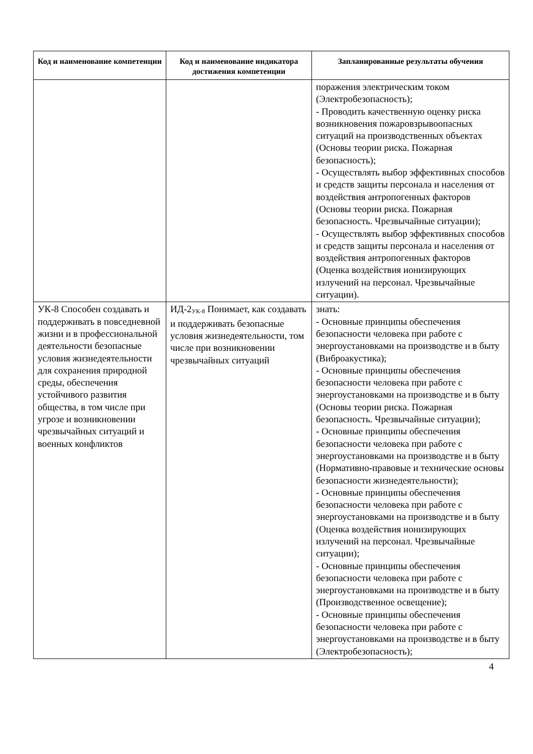| Код и наименование компетенции | Код и наименование индикатора достижения компетенции | Запланированные результаты обучения |
| --- | --- | --- |
| | | поражения электрическим током (Электробезопасность); - Проводить качественную оценку риска возникновения пожаровзрывоопасных ситуаций на производственных объектах (Основы теории риска. Пожарная безопасность); - Осуществлять выбор эффективных способов и средств защиты персонала и населения от воздействия антропогенных факторов (Основы теории риска. Пожарная безопасность. Чрезвычайные ситуации); - Осуществлять выбор эффективных способов и средств защиты персонала и населения от воздействия антропогенных факторов (Оценка воздействия ионизирующих излучений на персонал. Чрезвычайные ситуации). |
| УК-8 Способен создавать и поддерживать в повседневной жизни и в профессиональной деятельности безопасные условия жизнедеятельности для сохранения природной среды, обеспечения устойчивого развития общества, в том числе при угрозе и возникновении чрезвычайных ситуаций и военных конфликтов | ИД-2<sub>УК-8</sub> Понимает, как создавать и поддерживать безопасные условия жизнедеятельности, том числе при возникновении чрезвычайных ситуаций | знать: - Основные принципы обеспечения безопасности человека при работе с энергоустановками на производстве и в быту (Виброакустика); - Основные принципы обеспечения безопасности человека при работе с энергоустановками на производстве и в быту (Основы теории риска. Пожарная безопасность. Чрезвычайные ситуации); - Основные принципы обеспечения безопасности человека при работе с энергоустановками на производстве и в быту (Нормативно-правовые и технические основы безопасности жизнедеятельности); - Основные принципы обеспечения безопасности человека при работе с энергоустановками на производстве и в быту (Оценка воздействия ионизирующих излучений на персонал. Чрезвычайные ситуации); - Основные принципы обеспечения безопасности человека при работе с энергоустановками на производстве и в быту (Производственное освещение); - Основные принципы обеспечения безопасности человека при работе с энергоустановками на производстве и в быту (Электробезопасность); |
4